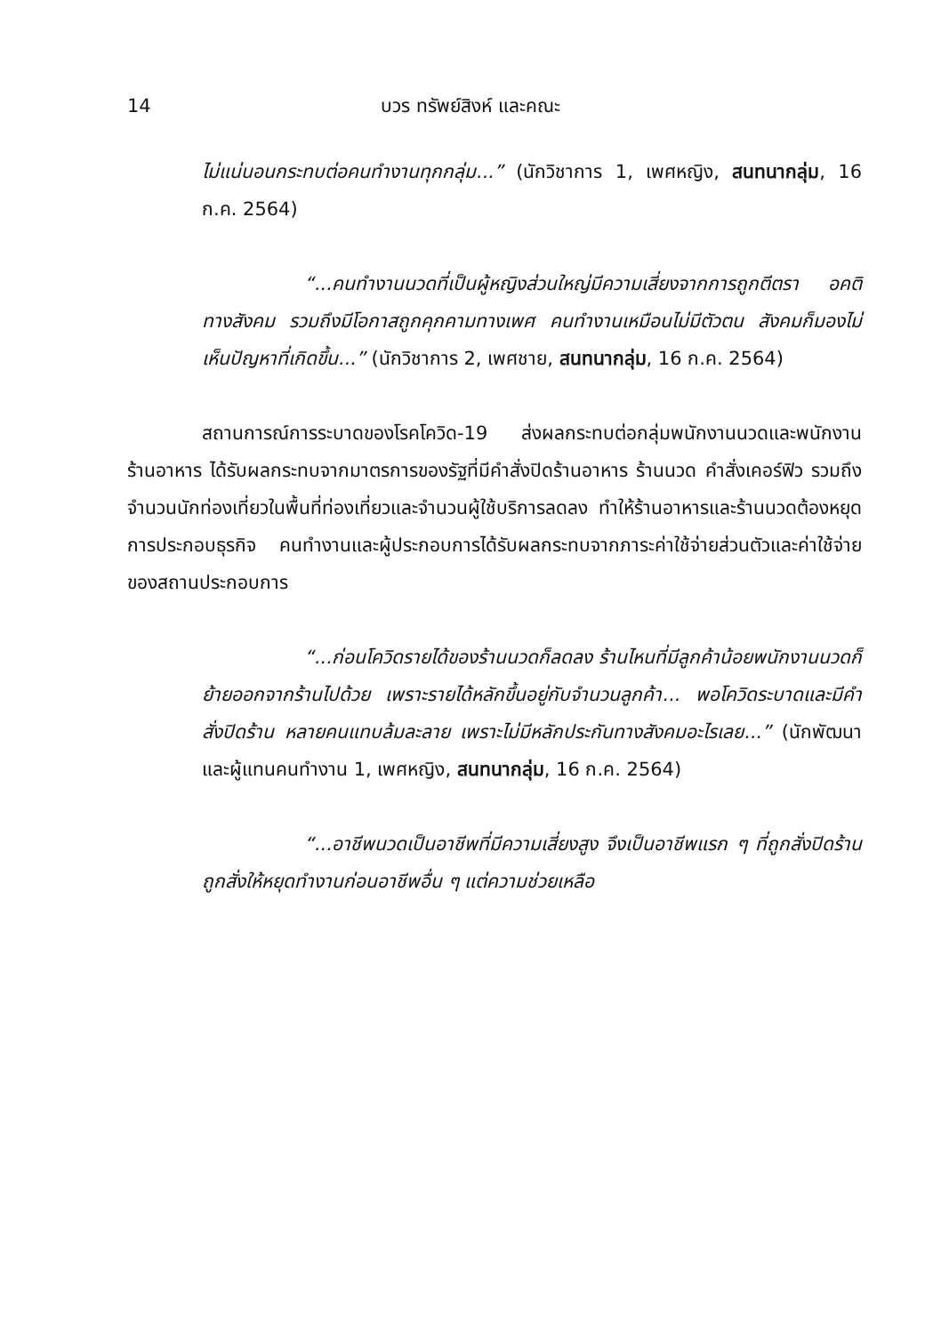14
บวร ทรัพย์สิงห์ และคณะ
ไม่แน่นอนกระทบต่อคนทำงานทุกกลุ่ม...” (นักวิชาการ 1, เพศหญิง, สนทนากลุ่ม, 16 ก.ค. 2564)
“...คนทำงานนวดที่เป็นผู้หญิงส่วนใหญ่มีความเสี่ยงจากการถูกตีตรา อคติทางสังคม รวมถึงมีโอกาสถูกคุกคามทางเพศ คนทำงานเหมือนไม่มีตัวตน สังคมก็มองไม่เห็นปัญหาที่เกิดขึ้น...” (นักวิชาการ 2, เพศชาย, สนทนากลุ่ม, 16 ก.ค. 2564)
สถานการณ์การระบาดของโรคโควิด-19 ส่งผลกระทบต่อกลุ่มพนักงานนวดและพนักงานร้านอาหาร ได้รับผลกระทบจากมาตรการของรัฐที่มีคำสั่งปิดร้านอาหาร ร้านนวด คำสั่งเคอร์ฟิว รวมถึงจำนวนนักท่องเที่ยวในพื้นที่ท่องเที่ยวและจำนวนผู้ใช้บริการลดลง ทำให้ร้านอาหารและร้านนวดต้องหยุดการประกอบธุรกิจ คนทำงานและผู้ประกอบการได้รับผลกระทบจากภาระค่าใช้จ่ายส่วนตัวและค่าใช้จ่ายของสถานประกอบการ
“...ก่อนโควิดรายได้ของร้านนวดก็ลดลง ร้านไหนที่มีลูกค้าน้อยพนักงานนวดก็ย้ายออกจากร้านไปด้วย เพราะรายได้หลักขึ้นอยู่กับจำนวนลูกค้า... พอโควิดระบาดและมีคำสั่งปิดร้าน หลายคนแทบล้มละลาย เพราะไม่มีหลักประกันทางสังคมอะไรเลย...” (นักพัฒนาและผู้แทนคนทำงาน 1, เพศหญิง, สนทนากลุ่ม, 16 ก.ค. 2564)
“...อาชีพนวดเป็นอาชีพที่มีความเสี่ยงสูง จึงเป็นอาชีพแรก ๆ ที่ถูกสั่งปิดร้าน ถูกสั่งให้หยุดทำงานก่อนอาชีพอื่น ๆ แต่ความช่วยเหลือ